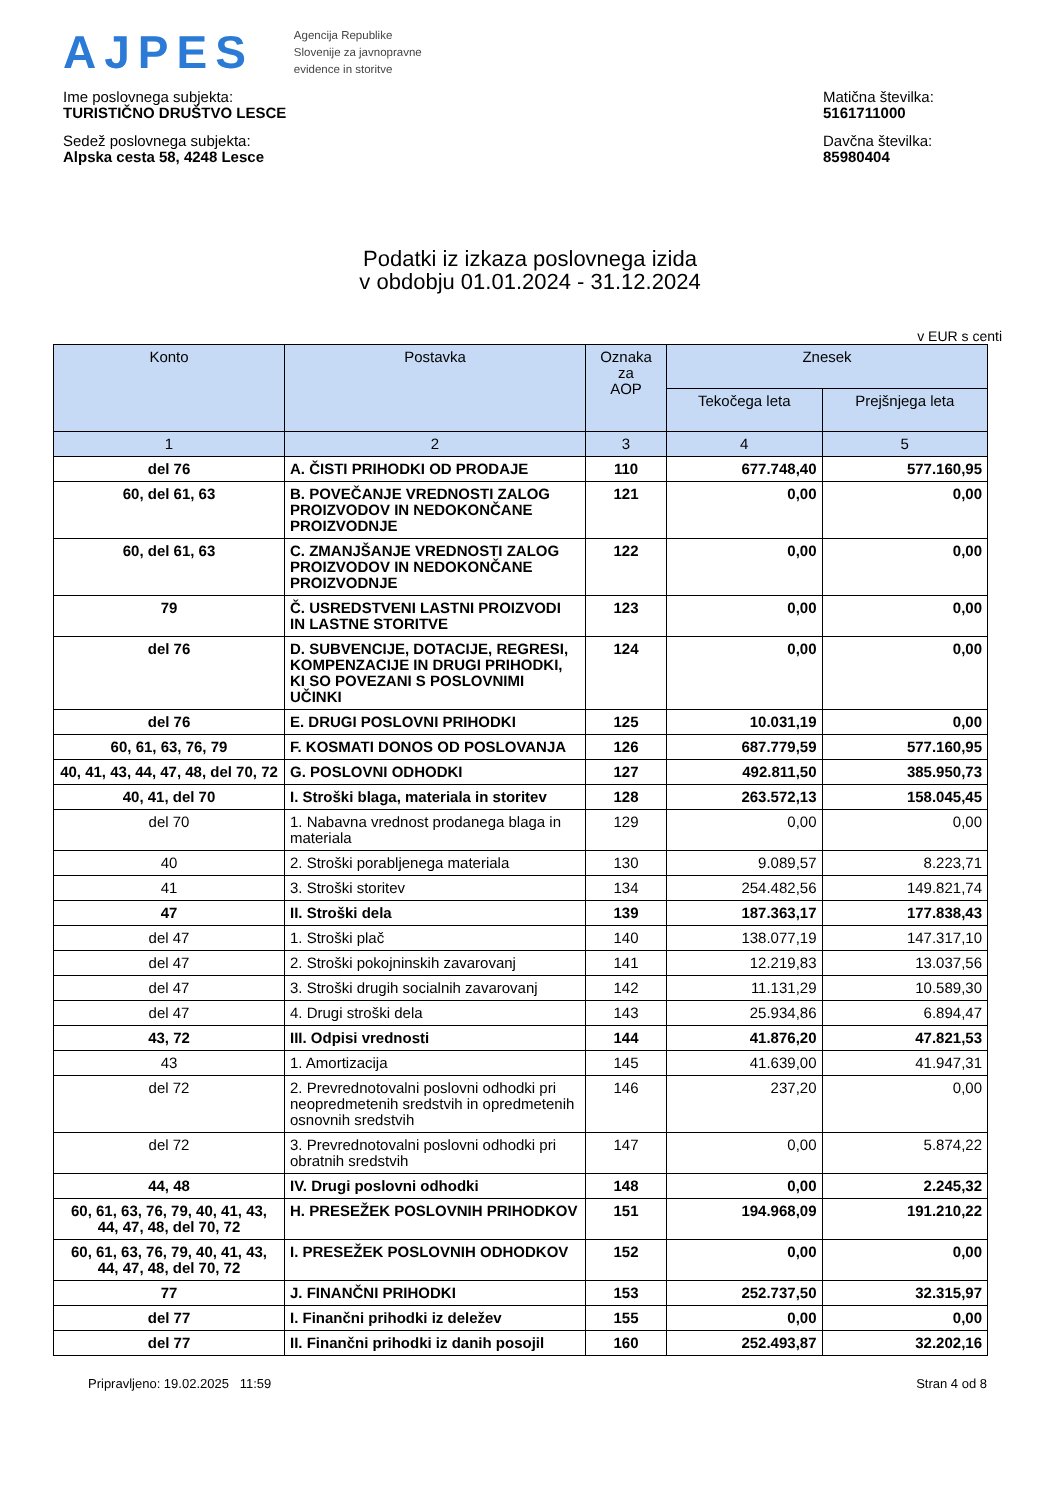AJPES
Agencija Republike
Slovenije za javnopravne
evidence in storitve
Ime poslovnega subjekta:
TURISTIČNO DRUŠTVO LESCE
Sedež poslovnega subjekta:
Alpska cesta 58, 4248 Lesce
Matična številka:
5161711000
Davčna številka:
85980404
Podatki iz izkaza poslovnega izida
v obdobju 01.01.2024 - 31.12.2024
v EUR s centi
| Konto | Postavka | Oznaka za AOP | Znesek | |
| --- | --- | --- | --- | --- |
| | | | Tekočega leta | Prejšnjega leta |
| 1 | 2 | 3 | 4 | 5 |
| del 76 | A. ČISTI PRIHODKI OD PRODAJE | 110 | 677.748,40 | 577.160,95 |
| 60, del 61, 63 | B. POVEČANJE VREDNOSTI ZALOG PROIZVODOV IN NEDOKONČANE PROIZVODNJE | 121 | 0,00 | 0,00 |
| 60, del 61, 63 | C. ZMANJŠANJE VREDNOSTI ZALOG PROIZVODOV IN NEDOKONČANE PROIZVODNJE | 122 | 0,00 | 0,00 |
| 79 | Č. USREDSTVENI LASTNI PROIZVODI IN LASTNE STORITVE | 123 | 0,00 | 0,00 |
| del 76 | D. SUBVENCIJE, DOTACIJE, REGRESI, KOMPENZACIJE IN DRUGI PRIHODKI, KI SO POVEZANI S POSLOVNIMI UČINKI | 124 | 0,00 | 0,00 |
| del 76 | E. DRUGI POSLOVNI PRIHODKI | 125 | 10.031,19 | 0,00 |
| 60, 61, 63, 76, 79 | F. KOSMATI DONOS OD POSLOVANJA | 126 | 687.779,59 | 577.160,95 |
| 40, 41, 43, 44, 47, 48, del 70, 72 | G. POSLOVNI ODHODKI | 127 | 492.811,50 | 385.950,73 |
| 40, 41, del 70 | I. Stroški blaga, materiala in storitev | 128 | 263.572,13 | 158.045,45 |
| del 70 | 1. Nabavna vrednost prodanega blaga in materiala | 129 | 0,00 | 0,00 |
| 40 | 2. Stroški porabljenega materiala | 130 | 9.089,57 | 8.223,71 |
| 41 | 3. Stroški storitev | 134 | 254.482,56 | 149.821,74 |
| 47 | II. Stroški dela | 139 | 187.363,17 | 177.838,43 |
| del 47 | 1. Stroški plač | 140 | 138.077,19 | 147.317,10 |
| del 47 | 2. Stroški pokojninskih zavarovanj | 141 | 12.219,83 | 13.037,56 |
| del 47 | 3. Stroški drugih socialnih zavarovanj | 142 | 11.131,29 | 10.589,30 |
| del 47 | 4. Drugi stroški dela | 143 | 25.934,86 | 6.894,47 |
| 43, 72 | III. Odpisi vrednosti | 144 | 41.876,20 | 47.821,53 |
| 43 | 1. Amortizacija | 145 | 41.639,00 | 41.947,31 |
| del 72 | 2. Prevrednotovalni poslovni odhodki pri neopredmetenih sredstvih in opredmetenih osnovnih sredstvih | 146 | 237,20 | 0,00 |
| del 72 | 3. Prevrednotovalni poslovni odhodki pri obratnih sredstvih | 147 | 0,00 | 5.874,22 |
| 44, 48 | IV. Drugi poslovni odhodki | 148 | 0,00 | 2.245,32 |
| 60, 61, 63, 76, 79, 40, 41, 43, 44, 47, 48, del 70, 72 | H. PRESEŽEK POSLOVNIH PRIHODKOV | 151 | 194.968,09 | 191.210,22 |
| 60, 61, 63, 76, 79, 40, 41, 43, 44, 47, 48, del 70, 72 | I. PRESEŽEK POSLOVNIH ODHODKOV | 152 | 0,00 | 0,00 |
| 77 | J. FINANČNI PRIHODKI | 153 | 252.737,50 | 32.315,97 |
| del 77 | I. Finančni prihodki iz deležev | 155 | 0,00 | 0,00 |
| del 77 | II. Finančni prihodki iz danih posojil | 160 | 252.493,87 | 32.202,16 |
Pripravljeno: 19.02.2025 11:59 Stran 4 od 8